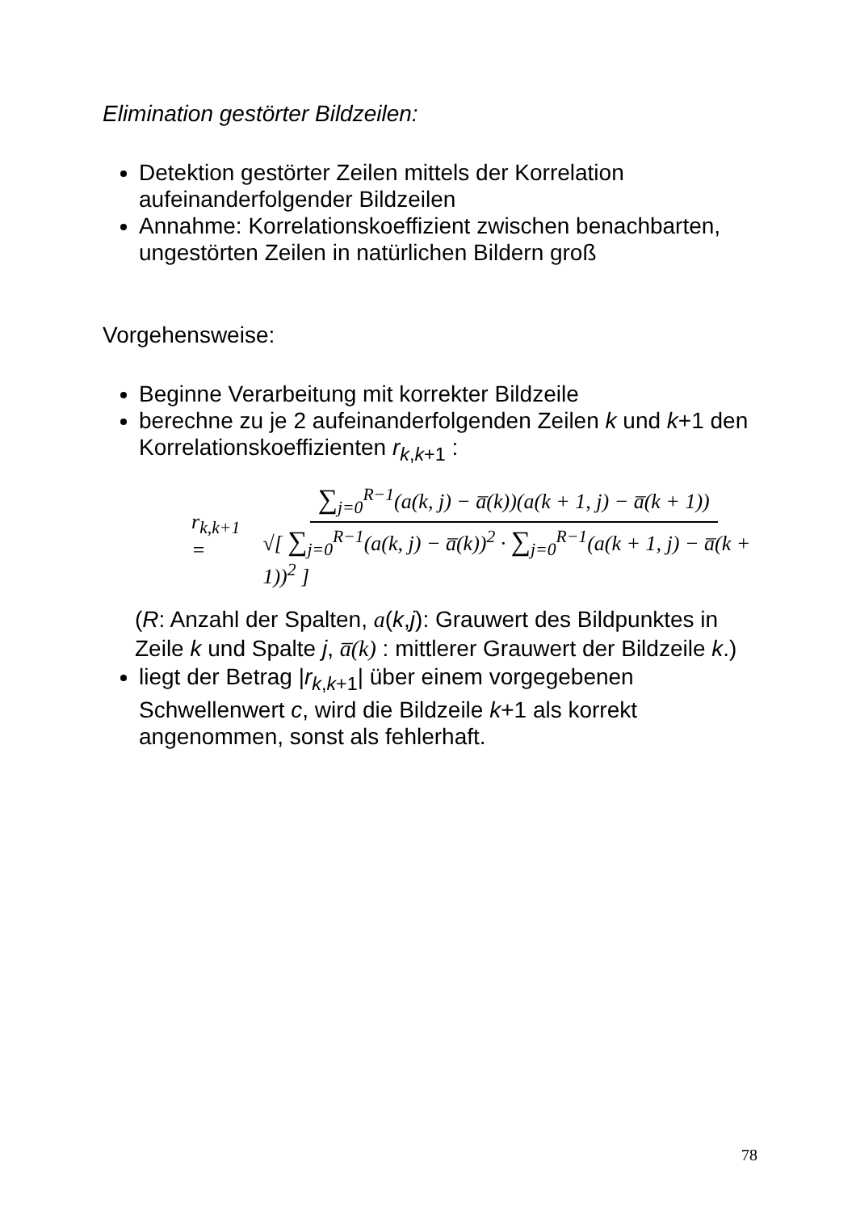Elimination gestörter Bildzeilen:
Detektion gestörter Zeilen mittels der Korrelation aufeinanderfolgender Bildzeilen
Annahme: Korrelationskoeffizient zwischen benachbarten, ungestörten Zeilen in natürlichen Bildern groß
Vorgehensweise:
Beginne Verarbeitung mit korrekter Bildzeile
berechne zu je 2 aufeinanderfolgenden Zeilen k und k+1 den Korrelationskoeffizienten r<sub>k,k+1</sub> :
r<sub>k,k+1</sub> = ∑<sub>j=0</sub><sup>R−1</sup>(a(k, j) − a̅(k))(a(k + 1, j) − a̅(k + 1)) √[ ∑<sub>j=0</sub><sup>R−1</sup>(a(k, j) − a̅(k))<sup>2</sup> · ∑<sub>j=0</sub><sup>R−1</sup>(a(k + 1, j) − a̅(k + 1))<sup>2</sup> ]
(R: Anzahl der Spalten, a(k,j): Grauwert des Bildpunktes in Zeile k und Spalte j, a̅(k) : mittlerer Grauwert der Bildzeile k.)
liegt der Betrag |r<sub>k,k+1</sub>| über einem vorgegebenen Schwellenwert c, wird die Bildzeile k+1 als korrekt angenommen, sonst als fehlerhaft.
78